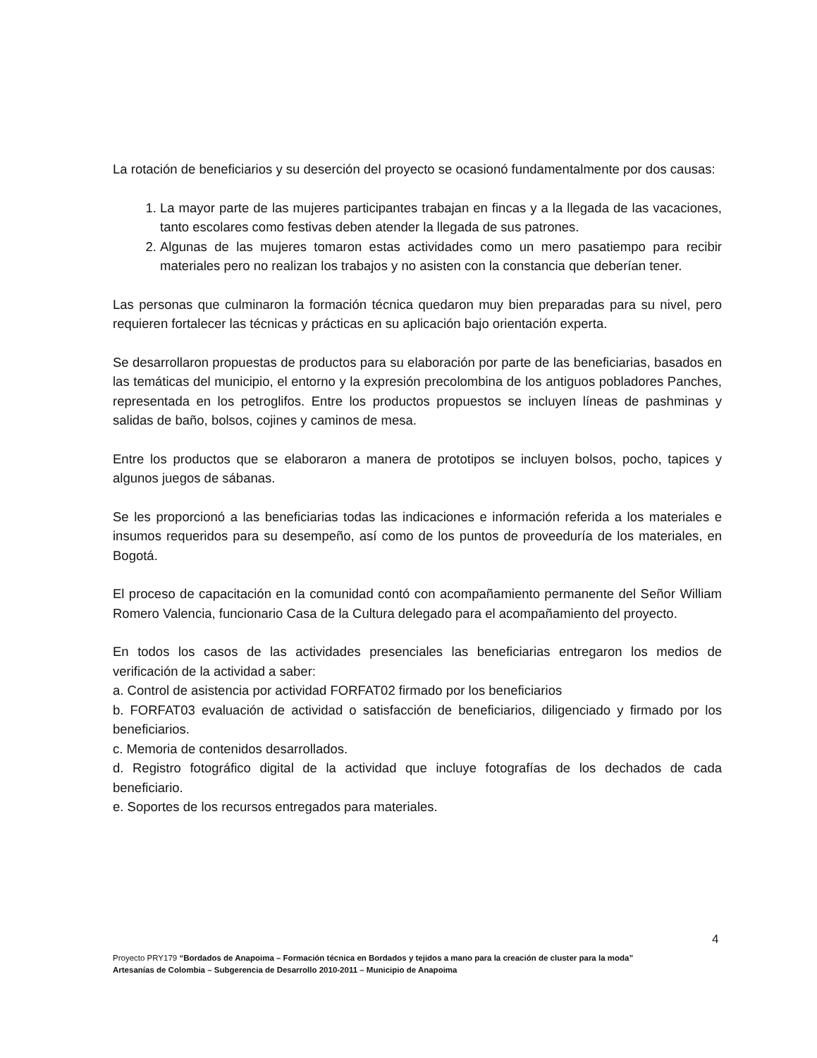La rotación de beneficiarios y su deserción del proyecto se ocasionó fundamentalmente por dos causas:
1. La mayor parte de las mujeres participantes trabajan en fincas y a la llegada de las vacaciones, tanto escolares como festivas deben atender la llegada de sus patrones.
2. Algunas de las mujeres tomaron estas actividades como un mero pasatiempo para recibir materiales pero no realizan los trabajos y no asisten con la constancia que deberían tener.
Las personas que culminaron la formación técnica quedaron muy bien preparadas para su nivel, pero requieren fortalecer las técnicas y prácticas en su aplicación bajo orientación experta.
Se desarrollaron propuestas de productos para su elaboración por parte de las beneficiarias, basados en las temáticas del municipio, el entorno y la expresión precolombina de los antiguos pobladores Panches, representada en los petroglifos. Entre los productos propuestos se incluyen líneas de pashminas y salidas de baño, bolsos, cojines y caminos de mesa.
Entre los productos que se elaboraron a manera de prototipos se incluyen bolsos, pocho, tapices y algunos juegos de sábanas.
Se les proporcionó a las beneficiarias todas las indicaciones e información referida a los materiales e insumos requeridos para su desempeño, así como de los puntos de proveeduría de los materiales, en Bogotá.
El proceso de capacitación en la comunidad contó con acompañamiento permanente del Señor William Romero Valencia, funcionario Casa de la Cultura delegado para el acompañamiento del proyecto.
En todos los casos de las actividades presenciales las beneficiarias entregaron los medios de verificación de la actividad a saber:
a. Control de asistencia por actividad FORFAT02 firmado por los beneficiarios
b. FORFAT03 evaluación de actividad o satisfacción de beneficiarios, diligenciado y firmado por los beneficiarios.
c. Memoria de contenidos desarrollados.
d. Registro fotográfico digital de la actividad que incluye fotografías de los dechados de cada beneficiario.
e. Soportes de los recursos entregados para materiales.
4
Proyecto PRY179 “Bordados de Anapoima – Formación técnica en Bordados y tejidos a mano para la creación de cluster para la moda”
Artesanías de Colombia – Subgerencia de Desarrollo 2010-2011 – Municipio de Anapoima